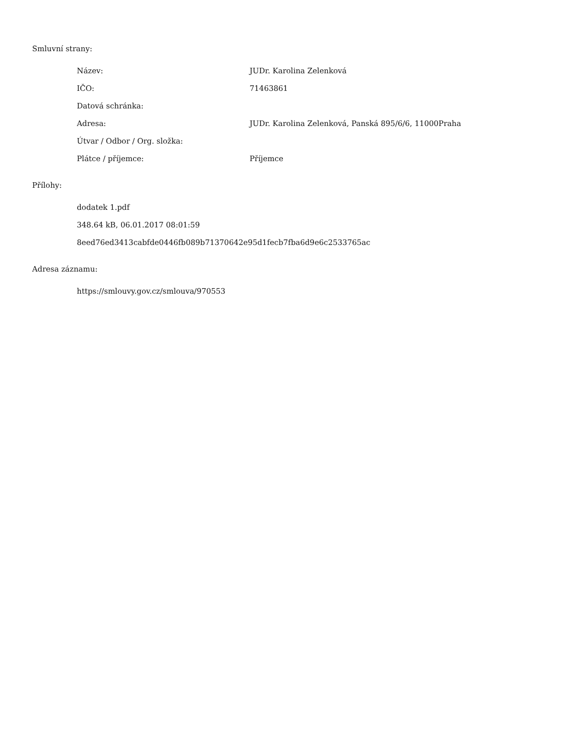Smluvní strany:
| Název: | JUDr. Karolina Zelenková |
| IČO: | 71463861 |
| Datová schránka: | |
| Adresa: | JUDr. Karolina Zelenková, Panská 895/6/6, 11000Praha |
| Útvar / Odbor / Org. složka: | |
| Plátce / příjemce: | Příjemce |
Přílohy:
| dodatek 1.pdf |
| 348.64 kB, 06.01.2017 08:01:59 |
| 8eed76ed3413cabfde0446fb089b71370642e95d1fecb7fba6d9e6c2533765ac |
Adresa záznamu:
| https://smlouvy.gov.cz/smlouva/970553 |